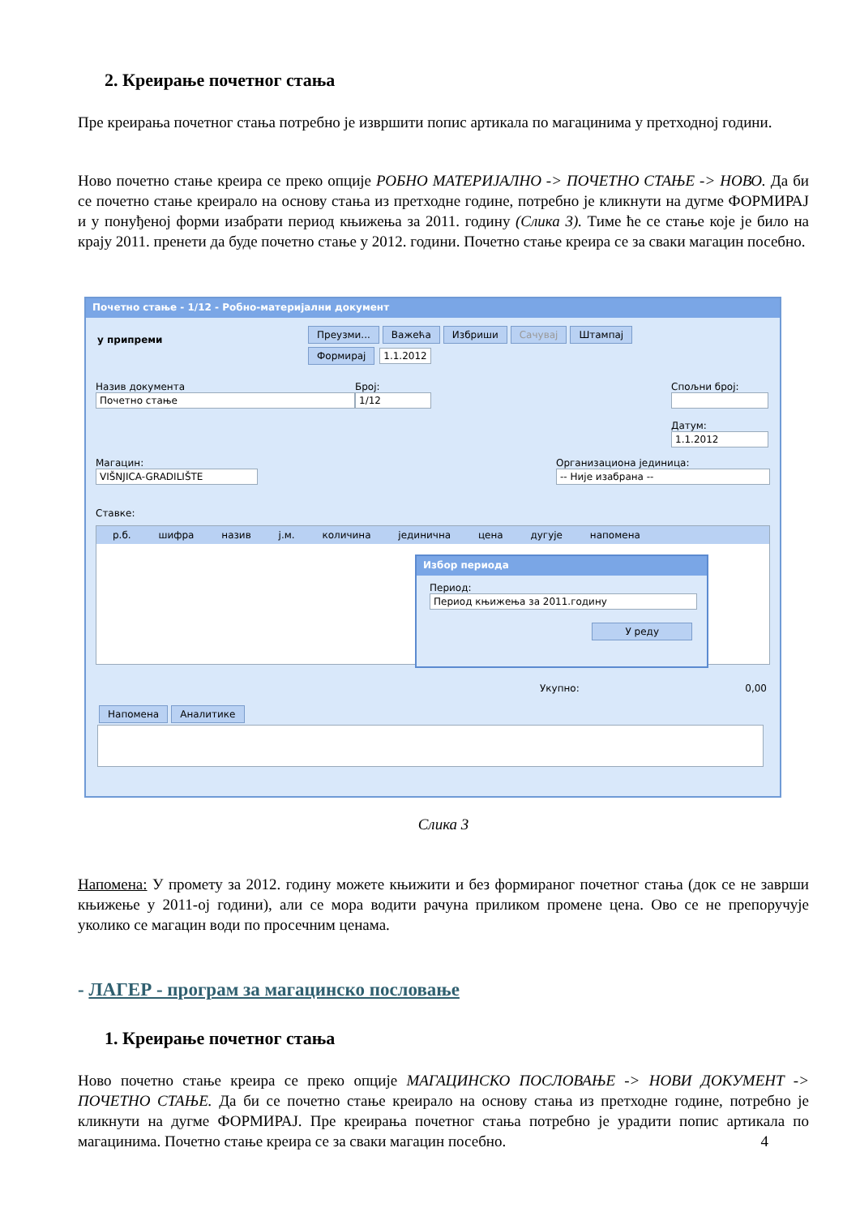2. Креирање почетног стања
Пре креирања почетног стања потребно је извршити попис артикала по магацинима у претходној години.
Ново почетно стање креира се преко опције РОБНО МАТЕРИЈАЛНО -> ПОЧЕТНО СТАЊЕ -> НОВО. Да би се почетно стање креирало на основу стања из претходне године, потребно је кликнути на дугме ФОРМИРАЈ и у понуђеној форми изабрати период књижења за 2011. годину (Слика 3). Тиме ће се стање које је било на крају 2011. пренети да буде почетно стање у 2012. години. Почетно стање креира се за сваки магацин посебно.
Почетно стање - 1/12 - Робно-материјални документ
у припреми
Преузми... Важећа Избриши Сачувај Штампај
Формирај 1.1.2012
Назив документа
Почетно стање
Број:
1/12
Спољни број:
Датум:
1.1.2012
Магацин:
VIŠNJICA-GRADILIŠTE
Организациона јединица:
-- Није изабрана --
Ставке:
р.б. шифра назив ј.м. количина јединична цена дугује напомена
Избор периода
Период:
Период књижења за 2011.годину
У реду
Укупно: 0,00
Напомена Аналитике
Слика 3
Напомена: У промету за 2012. годину можете књижити и без формираног почетног стања (док се не заврши књижење у 2011-ој години), али се мора водити рачуна приликом промене цена. Ово се не препоручује уколико се магацин води по просечним ценама.
- ЛАГЕР - програм за магацинско пословање
1. Креирање почетног стања
Ново почетно стање креира се преко опције МАГАЦИНСКО ПОСЛОВАЊЕ -> НОВИ ДОКУМЕНТ -> ПОЧЕТНО СТАЊЕ. Да би се почетно стање креирало на основу стања из претходне године, потребно је кликнути на дугме ФОРМИРАЈ. Пре креирања почетног стања потребно је урадити попис артикала по магацинима. Почетно стање креира се за сваки магацин посебно. 4